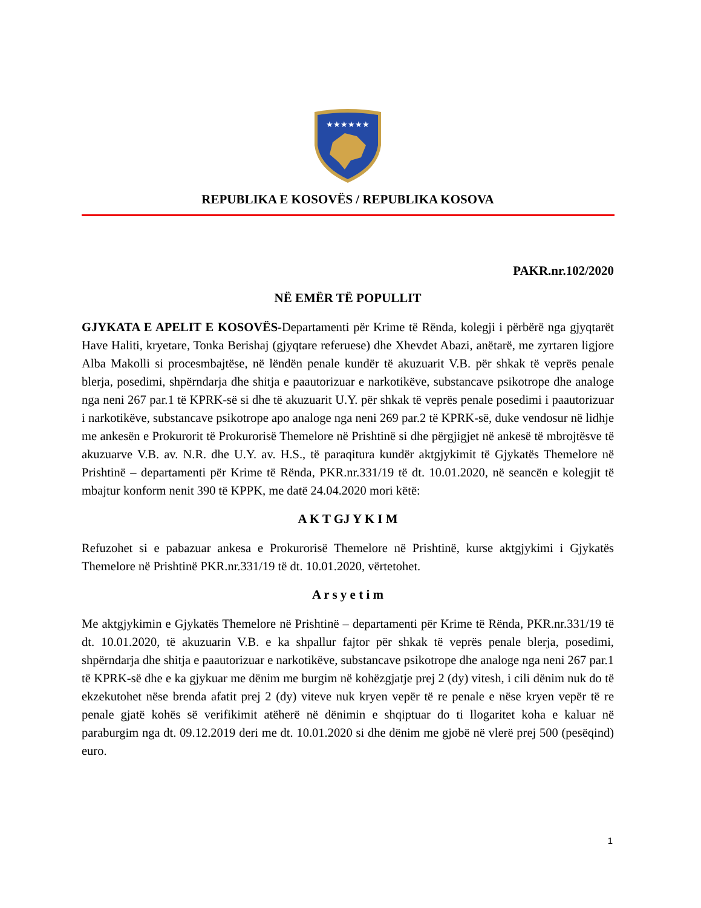★★★★★★
REPUBLIKA E KOSOVËS / REPUBLIKA KOSOVA
PAKR.nr.102/2020
NË EMËR TË POPULLIT
GJYKATA E APELIT E KOSOVËS-Departamenti për Krime të Rënda, kolegji i përbërë nga gjyqtarët Have Haliti, kryetare, Tonka Berishaj (gjyqtare referuese) dhe Xhevdet Abazi, anëtarë, me zyrtaren ligjore Alba Makolli si procesmbajtëse, në lëndën penale kundër të akuzuarit V.B. për shkak të veprës penale blerja, posedimi, shpërndarja dhe shitja e paautorizuar e narkotikëve, substancave psikotrope dhe analoge nga neni 267 par.1 të KPRK-së si dhe të akuzuarit U.Y. për shkak të veprës penale posedimi i paautorizuar i narkotikëve, substancave psikotrope apo analoge nga neni 269 par.2 të KPRK-së, duke vendosur në lidhje me ankesën e Prokurorit të Prokurorisë Themelore në Prishtinë si dhe përgjigjet në ankesë të mbrojtësve të akuzuarve V.B. av. N.R. dhe U.Y. av. H.S., të paraqitura kundër aktgjykimit të Gjykatës Themelore në Prishtinë – departamenti për Krime të Rënda, PKR.nr.331/19 të dt. 10.01.2020, në seancën e kolegjit të mbajtur konform nenit 390 të KPPK, me datë 24.04.2020 mori këtë:
A K T GJ Y K I M
Refuzohet si e pabazuar ankesa e Prokurorisë Themelore në Prishtinë, kurse aktgjykimi i Gjykatës Themelore në Prishtinë PKR.nr.331/19 të dt. 10.01.2020, vërtetohet.
A r s y e t i m
Me aktgjykimin e Gjykatës Themelore në Prishtinë – departamenti për Krime të Rënda, PKR.nr.331/19 të dt. 10.01.2020, të akuzuarin V.B. e ka shpallur fajtor për shkak të veprës penale blerja, posedimi, shpërndarja dhe shitja e paautorizuar e narkotikëve, substancave psikotrope dhe analoge nga neni 267 par.1 të KPRK-së dhe e ka gjykuar me dënim me burgim në kohëzgjatje prej 2 (dy) vitesh, i cili dënim nuk do të ekzekutohet nëse brenda afatit prej 2 (dy) viteve nuk kryen vepër të re penale e nëse kryen vepër të re penale gjatë kohës së verifikimit atëherë në dënimin e shqiptuar do ti llogaritet koha e kaluar në paraburgim nga dt. 09.12.2019 deri me dt. 10.01.2020 si dhe dënim me gjobë në vlerë prej 500 (pesëqind) euro.
1